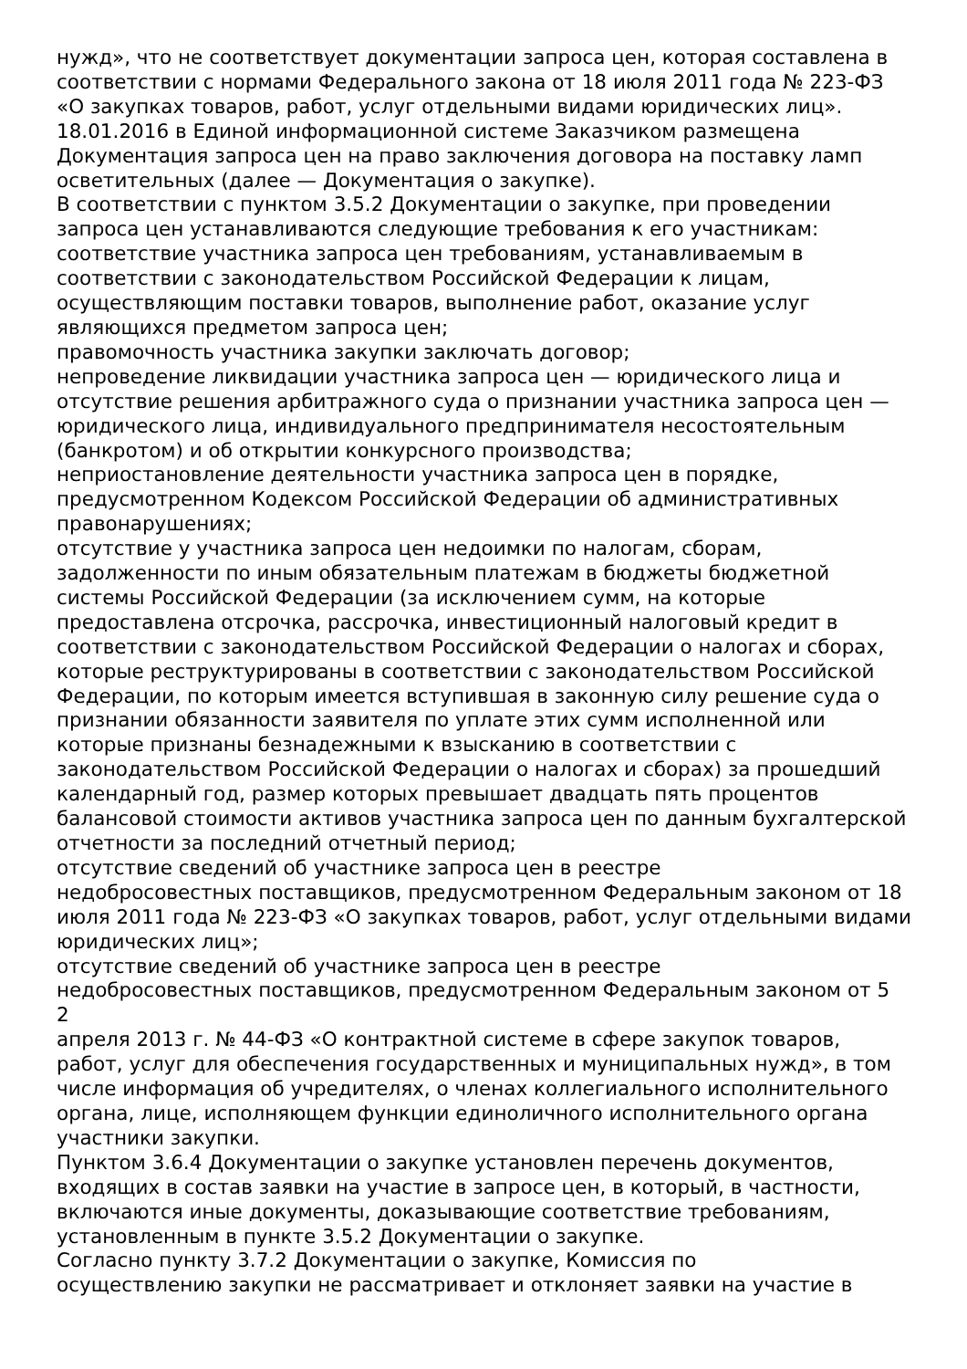нужд», что не соответствует документации запроса цен, которая составлена в соответствии с нормами Федерального закона от 18 июля 2011 года № 223-ФЗ «О закупках товаров, работ, услуг отдельными видами юридических лиц».
18.01.2016 в Единой информационной системе Заказчиком размещена Документация запроса цен на право заключения договора на поставку ламп осветительных (далее — Документация о закупке).
В соответствии с пунктом 3.5.2 Документации о закупке, при проведении запроса цен устанавливаются следующие требования к его участникам:
соответствие участника запроса цен требованиям, устанавливаемым в соответствии с законодательством Российской Федерации к лицам, осуществляющим поставки товаров, выполнение работ, оказание услуг являющихся предметом запроса цен;
правомочность участника закупки заключать договор;
непроведение ликвидации участника запроса цен — юридического лица и отсутствие решения арбитражного суда о признании участника запроса цен — юридического лица, индивидуального предпринимателя несостоятельным (банкротом) и об открытии конкурсного производства;
неприостановление деятельности участника запроса цен в порядке, предусмотренном Кодексом Российской Федерации об административных правонарушениях;
отсутствие у участника запроса цен недоимки по налогам, сборам, задолженности по иным обязательным платежам в бюджеты бюджетной системы Российской Федерации (за исключением сумм, на которые предоставлена отсрочка, рассрочка, инвестиционный налоговый кредит в соответствии с законодательством Российской Федерации о налогах и сборах, которые реструктурированы в соответствии с законодательством Российской Федерации, по которым имеется вступившая в законную силу решение суда о признании обязанности заявителя по уплате этих сумм исполненной или которые признаны безнадежными к взысканию в соответствии с законодательством Российской Федерации о налогах и сборах) за прошедший календарный год, размер которых превышает двадцать пять процентов балансовой стоимости активов участника запроса цен по данным бухгалтерской отчетности за последний отчетный период;
отсутствие сведений об участнике запроса цен в реестре
недобросовестных поставщиков, предусмотренном Федеральным законом от 18 июля 2011 года № 223-ФЗ «О закупках товаров, работ, услуг отдельными видами юридических лиц»;
отсутствие сведений об участнике запроса цен в реестре
недобросовестных поставщиков, предусмотренном Федеральным законом от 5
2
апреля 2013 г. № 44-ФЗ «О контрактной системе в сфере закупок товаров, работ, услуг для обеспечения государственных и муниципальных нужд», в том числе информация об учредителях, о членах коллегиального исполнительного органа, лице, исполняющем функции единоличного исполнительного органа участники закупки.
Пунктом 3.6.4 Документации о закупке установлен перечень документов, входящих в состав заявки на участие в запросе цен, в который, в частности, включаются иные документы, доказывающие соответствие требованиям, установленным в пункте 3.5.2 Документации о закупке.
Согласно пункту 3.7.2 Документации о закупке, Комиссия по
осуществлению закупки не рассматривает и отклоняет заявки на участие в